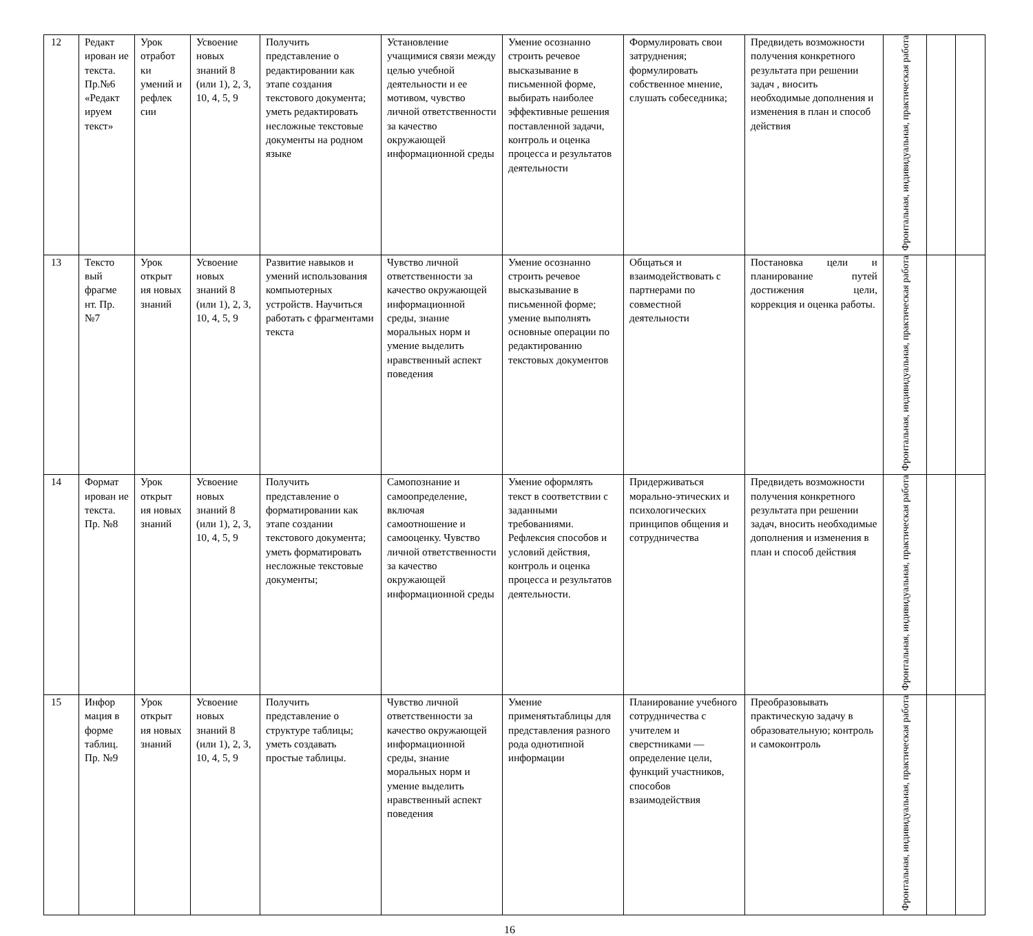| 12 | Редакт ирован ие текста. Пр.№6 «Редакт ируем текст» | Урок отработ ки умений и рефлек сии | Усвоение новых знаний 8 (или 1), 2, 3, 10, 4, 5, 9 | Получить представление о редактировании как этапе создания текстового документа; уметь редактировать несложные текстовые документы на родном языке | Установление учащимися связи между целью учебной деятельности и ее мотивом, чувство личной ответственности за качество окружающей информационной среды | Умение осознанно строить речевое высказывание в письменной форме, выбирать наиболее эффективные решения поставленной задачи, контроль и оценка процесса и результатов деятельности | Формулировать свои затруднения; формулировать собственное мнение, слушать собеседника; | Предвидеть возможности получения конкретного результата при решении задач , вносить необходимые дополнения и изменения в план и способ действия | Фронтальная, индивидуальная, практическая работа | | |
| 13 | Тексто вый фрагме нт. Пр. №7 | Урок открыт ия новых знаний | Усвоение новых знаний 8 (или 1), 2, 3, 10, 4, 5, 9 | Развитие навыков и умений использования компьютерных устройств. Научиться работать с фрагментами текста | Чувство личной ответственности за качество окружающей информационной среды, знание моральных норм и умение выделить нравственный аспект поведения | Умение осознанно строить речевое высказывание в письменной форме; умение выполнять основные операции по редактированию текстовых документов | Общаться и взаимодействовать с партнерами по совместной деятельности | Постановка цели и планирование путей достижения цели, коррекция и оценка работы. | Фронтальная, индивидуальная, практическая работа | | |
| 14 | Формат ирован ие текста. Пр. №8 | Урок открыт ия новых знаний | Усвоение новых знаний 8 (или 1), 2, 3, 10, 4, 5, 9 | Получить представление о форматировании как этапе создании текстового документа; уметь форматировать несложные текстовые документы; | Самопознание и самоопределение, включая самоотношение и самооценку. Чувство личной ответственности за качество окружающей информационной среды | Умение оформлять текст в соответствии с заданными требованиями. Рефлексия способов и условий действия, контроль и оценка процесса и результатов деятельности. | Придерживаться морально-этических и психологических принципов общения и сотрудничества | Предвидеть возможности получения конкретного результата при решении задач, вносить необходимые дополнения и изменения в план и способ действия | Фронтальная, индивидуальная, практическая работа | | |
| 15 | Инфор мация в форме таблиц. Пр. №9 | Урок открыт ия новых знаний | Усвоение новых знаний 8 (или 1), 2, 3, 10, 4, 5, 9 | Получить представление о структуре таблицы; уметь создавать простые таблицы. | Чувство личной ответственности за качество окружающей информационной среды, знание моральных норм и умение выделить нравственный аспект поведения | Умение применятьтаблицы для представления разного рода однотипной информации | Планирование учебного сотрудничества с учителем и сверстниками — определение цели, функций участников, способов взаимодействия | Преобразовывать практическую задачу в образовательную; контроль и самоконтроль | Фронтальная, индивидуальная, практическая работа | | |
16